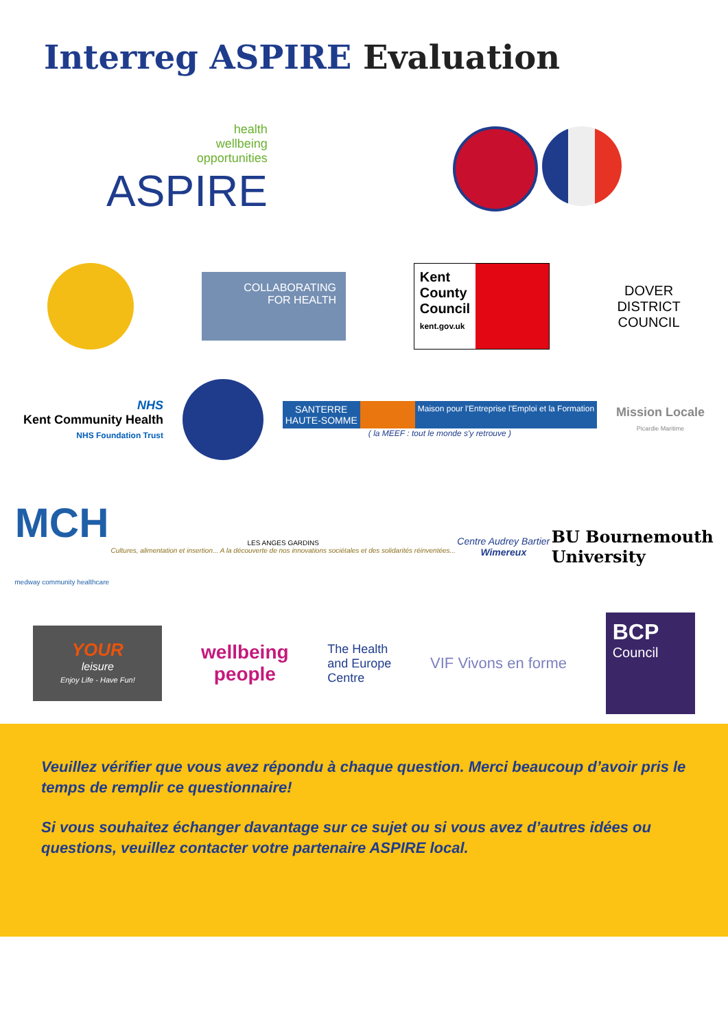Interreg ASPIRE Evaluation
health
wellbeing
opportunities
ASPIRE
COLLABORATING
FOR HEALTH
Kent
County
Council
kent.gov.uk
DOVER
DISTRICT
COUNCIL
NHS
Kent Community Health
NHS Foundation Trust
SANTERRE
HAUTE-SOMME
Maison pour l'Entreprise l'Emploi et la Formation
( la MEEF : tout le monde s'y retrouve )
Mission Locale
Picardie Maritime
MCH
medway community healthcare
LES ANGES GARDINS
Cultures, alimentation et insertion... A la découverte de nos innovations sociétales et des solidarités réinventées...
Centre Audrey Bartier
Wimereux
BU Bournemouth
University
YOUR
leisure
Enjoy Life - Have Fun!
wellbeing
people
The Health
and Europe
Centre
VIF Vivons en forme
BCP
Council
Veuillez vérifier que vous avez répondu à chaque question. Merci beaucoup d’avoir pris le temps de remplir ce questionnaire!
Si vous souhaitez échanger davantage sur ce sujet ou si vous avez d’autres idées ou questions, veuillez contacter votre partenaire ASPIRE local.